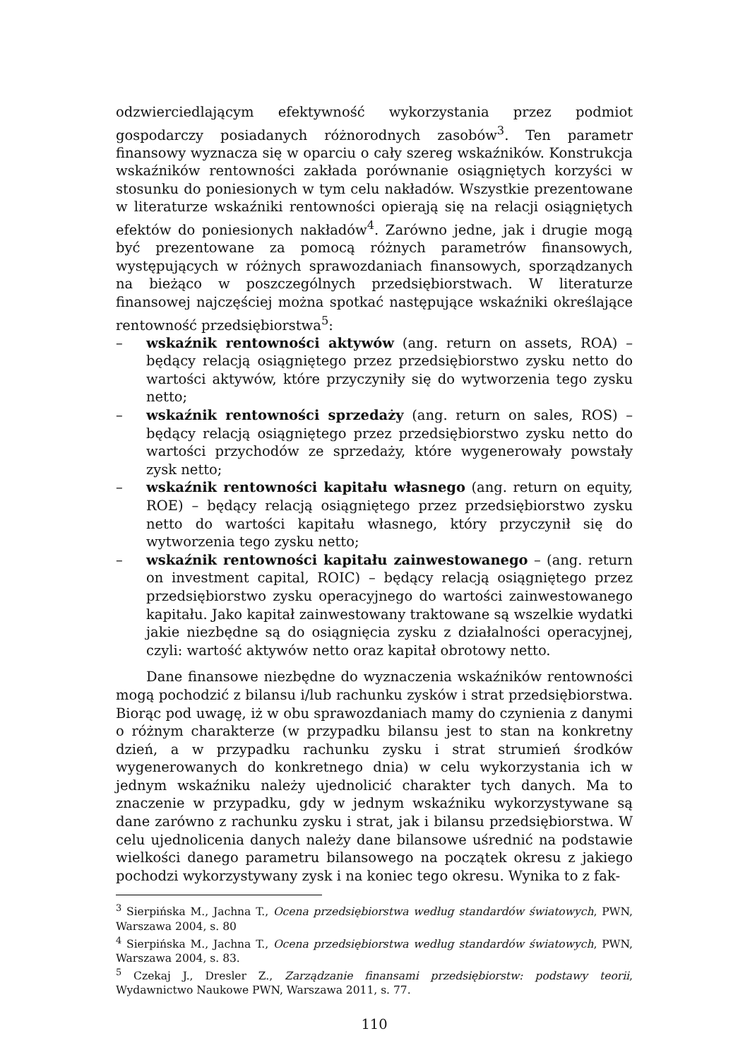odzwierciedlającym efektywność wykorzystania przez podmiot gospodarczy posiadanych różnorodnych zasobów<sup>3</sup>. Ten parametr finansowy wyznacza się w oparciu o cały szereg wskaźników. Konstrukcja wskaźników rentowności zakłada porównanie osiągniętych korzyści w stosunku do poniesionych w tym celu nakładów. Wszystkie prezentowane w literaturze wskaźniki rentowności opierają się na relacji osiągniętych efektów do poniesionych nakładów<sup>4</sup>. Zarówno jedne, jak i drugie mogą być prezentowane za pomocą różnych parametrów finansowych, występujących w różnych sprawozdaniach finansowych, sporządzanych na bieżąco w poszczególnych przedsiębiorstwach. W literaturze finansowej najczęściej można spotkać następujące wskaźniki określające rentowność przedsiębiorstwa<sup>5</sup>:
– wskaźnik rentowności aktywów (ang. return on assets, ROA) – będący relacją osiągniętego przez przedsiębiorstwo zysku netto do wartości aktywów, które przyczyniły się do wytworzenia tego zysku netto;
– wskaźnik rentowności sprzedaży (ang. return on sales, ROS) – będący relacją osiągniętego przez przedsiębiorstwo zysku netto do wartości przychodów ze sprzedaży, które wygenerowały powstały zysk netto;
– wskaźnik rentowności kapitału własnego (ang. return on equity, ROE) – będący relacją osiągniętego przez przedsiębiorstwo zysku netto do wartości kapitału własnego, który przyczynił się do wytworzenia tego zysku netto;
– wskaźnik rentowności kapitału zainwestowanego – (ang. return on investment capital, ROIC) – będący relacją osiągniętego przez przedsiębiorstwo zysku operacyjnego do wartości zainwestowanego kapitału. Jako kapitał zainwestowany traktowane są wszelkie wydatki jakie niezbędne są do osiągnięcia zysku z działalności operacyjnej, czyli: wartość aktywów netto oraz kapitał obrotowy netto.
Dane finansowe niezbędne do wyznaczenia wskaźników rentowności mogą pochodzić z bilansu i/lub rachunku zysków i strat przedsiębiorstwa. Biorąc pod uwagę, iż w obu sprawozdaniach mamy do czynienia z danymi o różnym charakterze (w przypadku bilansu jest to stan na konkretny dzień, a w przypadku rachunku zysku i strat strumień środków wygenerowanych do konkretnego dnia) w celu wykorzystania ich w jednym wskaźniku należy ujednolicić charakter tych danych. Ma to znaczenie w przypadku, gdy w jednym wskaźniku wykorzystywane są dane zarówno z rachunku zysku i strat, jak i bilansu przedsiębiorstwa. W celu ujednolicenia danych należy dane bilansowe uśrednić na podstawie wielkości danego parametru bilansowego na początek okresu z jakiego pochodzi wykorzystywany zysk i na koniec tego okresu. Wynika to z fak-
<sup>3</sup> Sierpińska M., Jachna T., Ocena przedsiębiorstwa według standardów światowych, PWN, Warszawa 2004, s. 80
<sup>4</sup> Sierpińska M., Jachna T., Ocena przedsiębiorstwa według standardów światowych, PWN, Warszawa 2004, s. 83.
<sup>5</sup> Czekaj J., Dresler Z., Zarządzanie finansami przedsiębiorstw: podstawy teorii, Wydawnictwo Naukowe PWN, Warszawa 2011, s. 77.
110